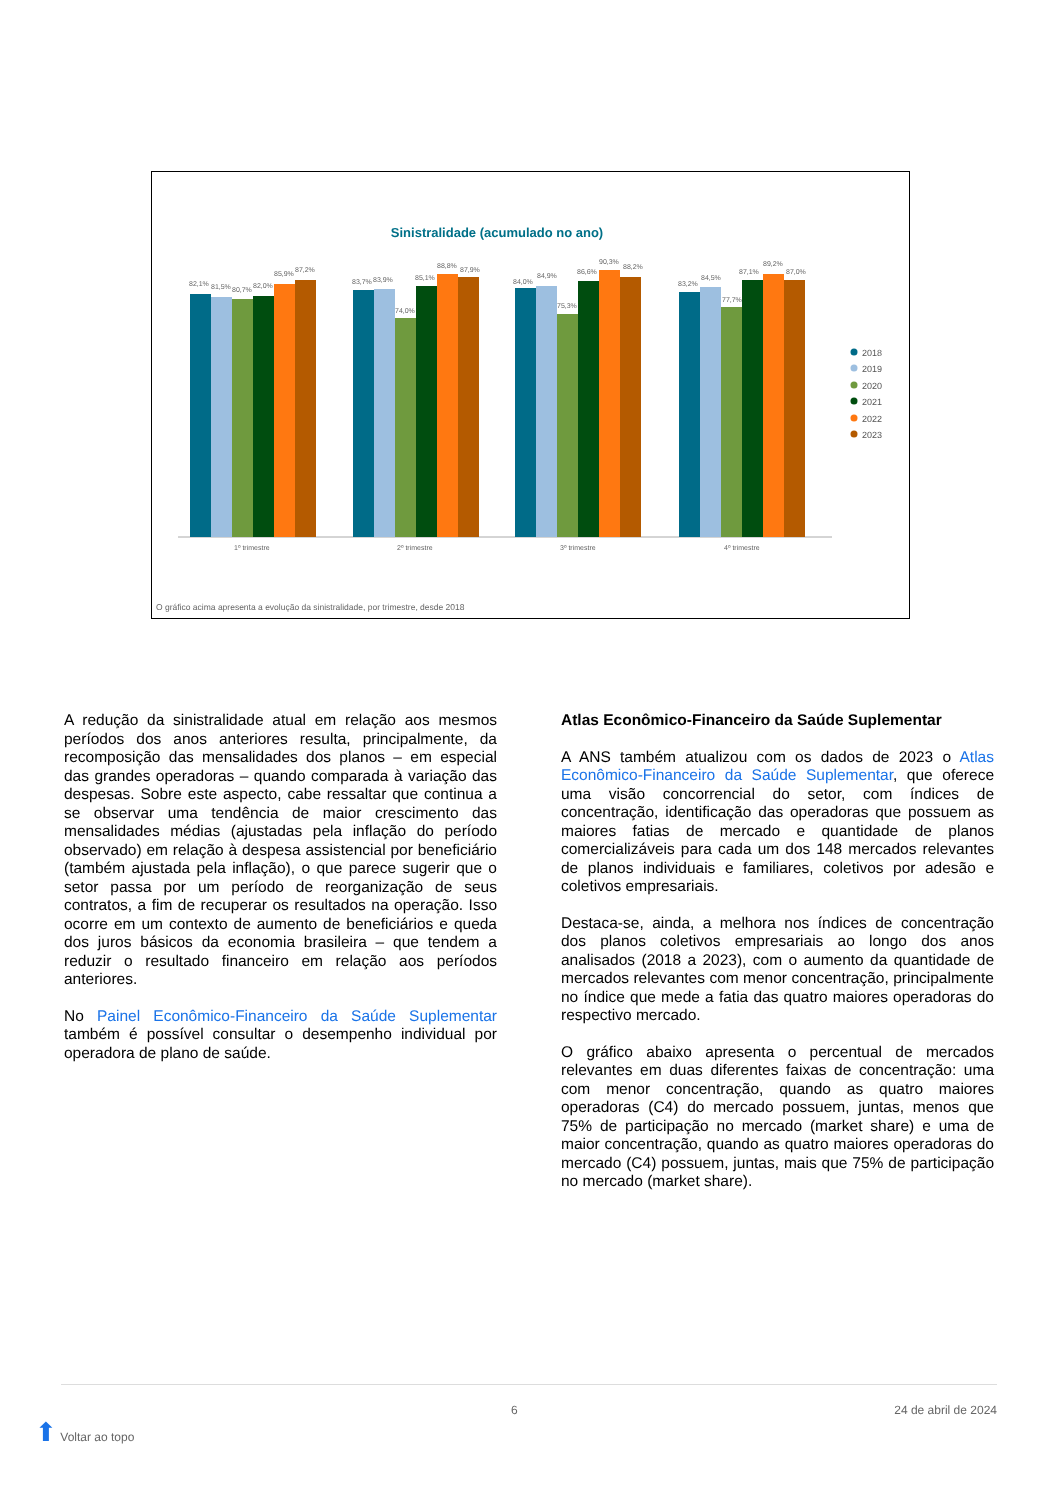Sinistralidade (acumulado no ano)
82,1%
81,5%
80,7%
82,0%
85,9%
87,2%
83,7%
83,9%
74,0%
85,1%
88,8%
87,9%
84,0%
84,9%
75,3%
86,6%
90,3%
88,2%
83,2%
84,5%
77,7%
87,1%
89,2%
87,0%
1º trimestre
2º trimestre
3º trimestre
4º trimestre
O gráfico acima apresenta a evolução da sinistralidade, por trimestre, desde 2018
2018
2019
2020
2021
2022
2023
A redução da sinistralidade atual em relação aos mesmos períodos dos anos anteriores resulta, principalmente, da recomposição das mensalidades dos planos – em especial das grandes operadoras – quando comparada à variação das despesas. Sobre este aspecto, cabe ressaltar que continua a se observar uma tendência de maior crescimento das mensalidades médias (ajustadas pela inflação do período observado) em relação à despesa assistencial por beneficiário (também ajustada pela inflação), o que parece sugerir que o setor passa por um período de reorganização de seus contratos, a fim de recuperar os resultados na operação. Isso ocorre em um contexto de aumento de beneficiários e queda dos juros básicos da economia brasileira – que tendem a reduzir o resultado financeiro em relação aos períodos anteriores.
No Painel Econômico-Financeiro da Saúde Suplementar também é possível consultar o desempenho individual por operadora de plano de saúde.
Atlas Econômico-Financeiro da Saúde Suplementar
A ANS também atualizou com os dados de 2023 o Atlas Econômico-Financeiro da Saúde Suplementar, que oferece uma visão concorrencial do setor, com índices de concentração, identificação das operadoras que possuem as maiores fatias de mercado e quantidade de planos comercializáveis para cada um dos 148 mercados relevantes de planos individuais e familiares, coletivos por adesão e coletivos empresariais.
Destaca-se, ainda, a melhora nos índices de concentração dos planos coletivos empresariais ao longo dos anos analisados (2018 a 2023), com o aumento da quantidade de mercados relevantes com menor concentração, principalmente no índice que mede a fatia das quatro maiores operadoras do respectivo mercado.
O gráfico abaixo apresenta o percentual de mercados relevantes em duas diferentes faixas de concentração: uma com menor concentração, quando as quatro maiores operadoras (C4) do mercado possuem, juntas, menos que 75% de participação no mercado (market share) e uma de maior concentração, quando as quatro maiores operadoras do mercado (C4) possuem, juntas, mais que 75% de participação no mercado (market share).
⬆ Voltar ao topo 6 24 de abril de 2024